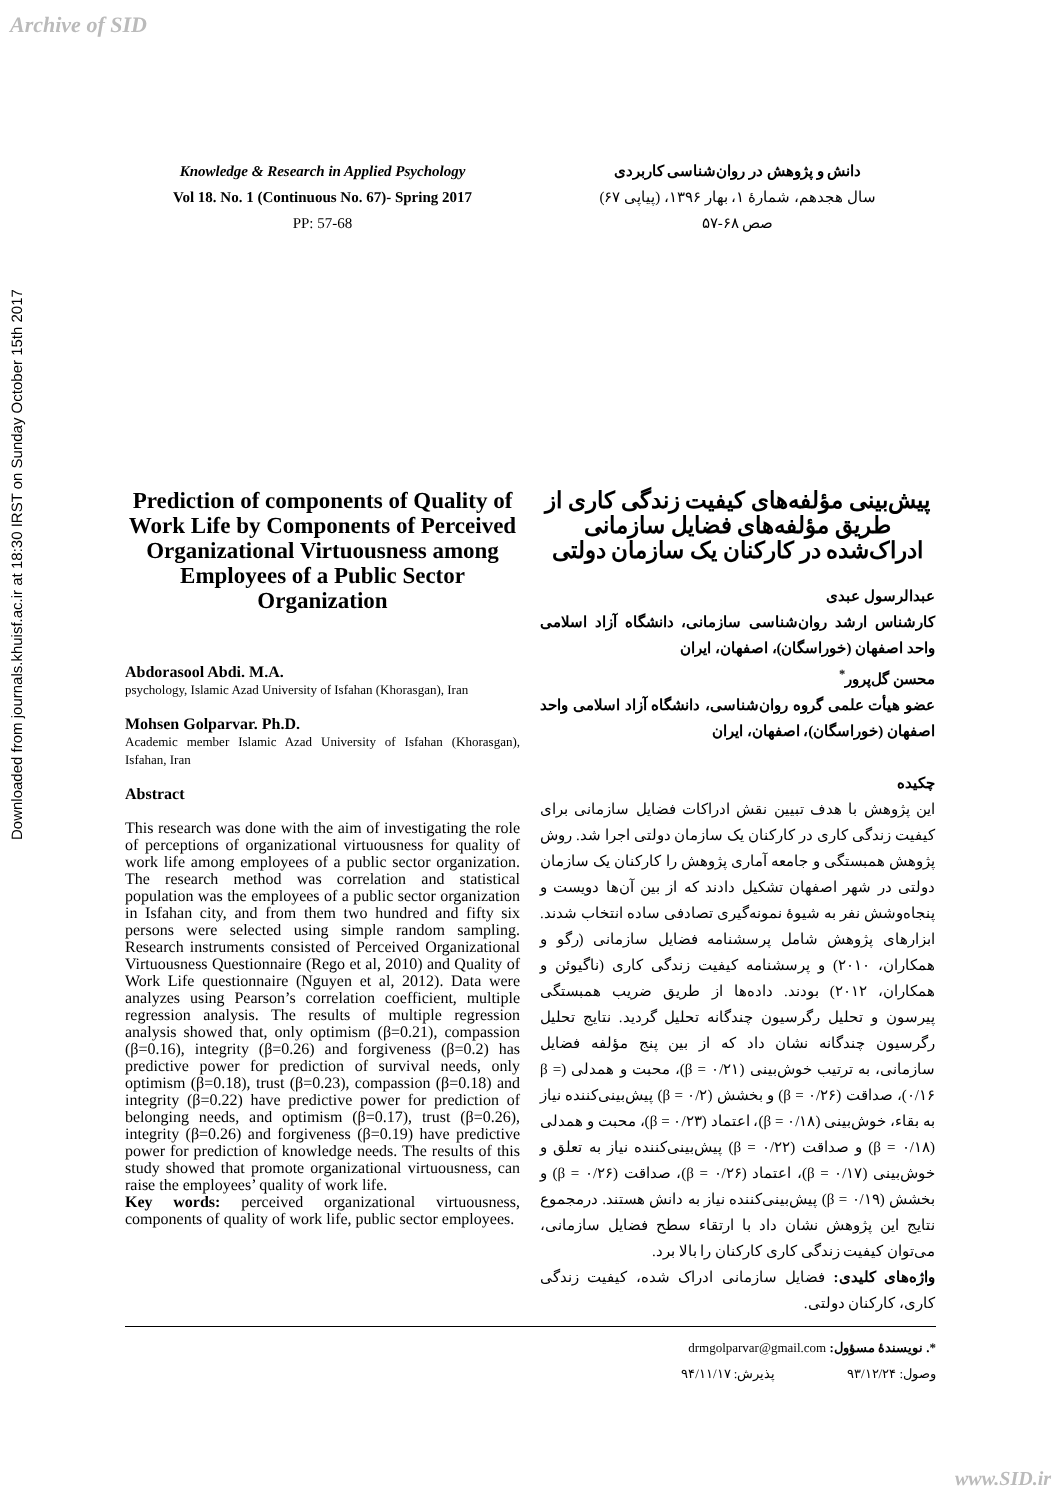Archive of SID
Downloaded from journals.khuisf.ac.ir at 18:30 IRST on Sunday October 15th 2017
Knowledge & Research in Applied Psychology
Vol 18. No. 1 (Continuous No. 67)- Spring 2017
PP: 57-68
Prediction of components of Quality of Work Life by Components of Perceived Organizational Virtuousness among Employees of a Public Sector Organization
Abdorasool Abdi. M.A.
psychology, Islamic Azad University of Isfahan (Khorasgan), Iran
Mohsen Golparvar. Ph.D.
Academic member Islamic Azad University of Isfahan (Khorasgan), Isfahan, Iran
Abstract
This research was done with the aim of investigating the role of perceptions of organizational virtuousness for quality of work life among employees of a public sector organization. The research method was correlation and statistical population was the employees of a public sector organization in Isfahan city, and from them two hundred and fifty six persons were selected using simple random sampling. Research instruments consisted of Perceived Organizational Virtuousness Questionnaire (Rego et al, 2010) and Quality of Work Life questionnaire (Nguyen et al, 2012). Data were analyzes using Pearson’s correlation coefficient, multiple regression analysis. The results of multiple regression analysis showed that, only optimism (β=0.21), compassion (β=0.16), integrity (β=0.26) and forgiveness (β=0.2) has predictive power for prediction of survival needs, only optimism (β=0.18), trust (β=0.23), compassion (β=0.18) and integrity (β=0.22) have predictive power for prediction of belonging needs, and optimism (β=0.17), trust (β=0.26), integrity (β=0.26) and forgiveness (β=0.19) have predictive power for prediction of knowledge needs. The results of this study showed that promote organizational virtuousness, can raise the employees’ quality of work life.
Key words: perceived organizational virtuousness, components of quality of work life, public sector employees.
دانش و پژوهش در روان‌شناسی کاربردی
سال هجدهم، شمارهٔ ۱، بهار ۱۳۹۶، (پیاپی ۶۷)
صص ۶۸-۵۷
پیش‌بینی مؤلفه‌های کیفیت زندگی کاری از طریق مؤلفه‌های فضایل سازمانی ادراک‌شده در کارکنان یک سازمان دولتی
عبدالرسول عبدی
کارشناس ارشد روان‌شناسی سازمانی، دانشگاه آزاد اسلامی واحد اصفهان (خوراسگان)، اصفهان، ایران
محسن گل‌پرور<sup>*</sup>
عضو هیأت علمی گروه روان‌شناسی، دانشگاه آزاد اسلامی واحد اصفهان (خوراسگان)، اصفهان، ایران
چکیده
این پژوهش با هدف تبیین نقش ادراکات فضایل سازمانی برای کیفیت زندگی کاری در کارکنان یک سازمان دولتی اجرا شد. روش پژوهش همبستگی و جامعه آماری پژوهش را کارکنان یک سازمان دولتی در شهر اصفهان تشکیل دادند که از بین آن‌ها دویست و پنجاه‌وشش نفر به شیوهٔ نمونه‌گیری تصادفی ساده انتخاب شدند. ابزارهای پژوهش شامل پرسشنامه فضایل سازمانی (رگو و همکاران، ۲۰۱۰) و پرسشنامه کیفیت زندگی کاری (ناگیوئن و همکاران، ۲۰۱۲) بودند. داده‌ها از طریق ضریب همبستگی پیرسون و تحلیل رگرسیون چندگانه تحلیل گردید. نتایج تحلیل رگرسیون چندگانه نشان داد که از بین پنج مؤلفه فضایل سازمانی، به ترتیب خوش‌بینی (β = ۰/۲۱)، محبت و همدلی (β = ۰/۱۶)، صداقت (β = ۰/۲۶) و بخشش (β = ۰/۲) پیش‌بینی‌کننده نیاز به بقاء، خوش‌بینی (β = ۰/۱۸)، اعتماد (β = ۰/۲۳)، محبت و همدلی (β = ۰/۱۸) و صداقت (β = ۰/۲۲) پیش‌بینی‌کننده نیاز به تعلق و خوش‌بینی (β = ۰/۱۷)، اعتماد (β = ۰/۲۶)، صداقت (β = ۰/۲۶) و بخشش (β = ۰/۱۹) پیش‌بینی‌کننده نیاز به دانش هستند. درمجموع نتایج این پژوهش نشان داد با ارتقاء سطح فضایل سازمانی، می‌توان کیفیت زندگی کاری کارکنان را بالا برد.
واژه‌های کلیدی: فضایل سازمانی ادراک شده، کیفیت زندگی کاری، کارکنان دولتی.
*. نویسندهٔ مسؤول: drmgolparvar@gmail.com
وصول: ۹۳/۱۲/۲۴ پذیرش: ۹۴/۱۱/۱۷
www.SID.ir